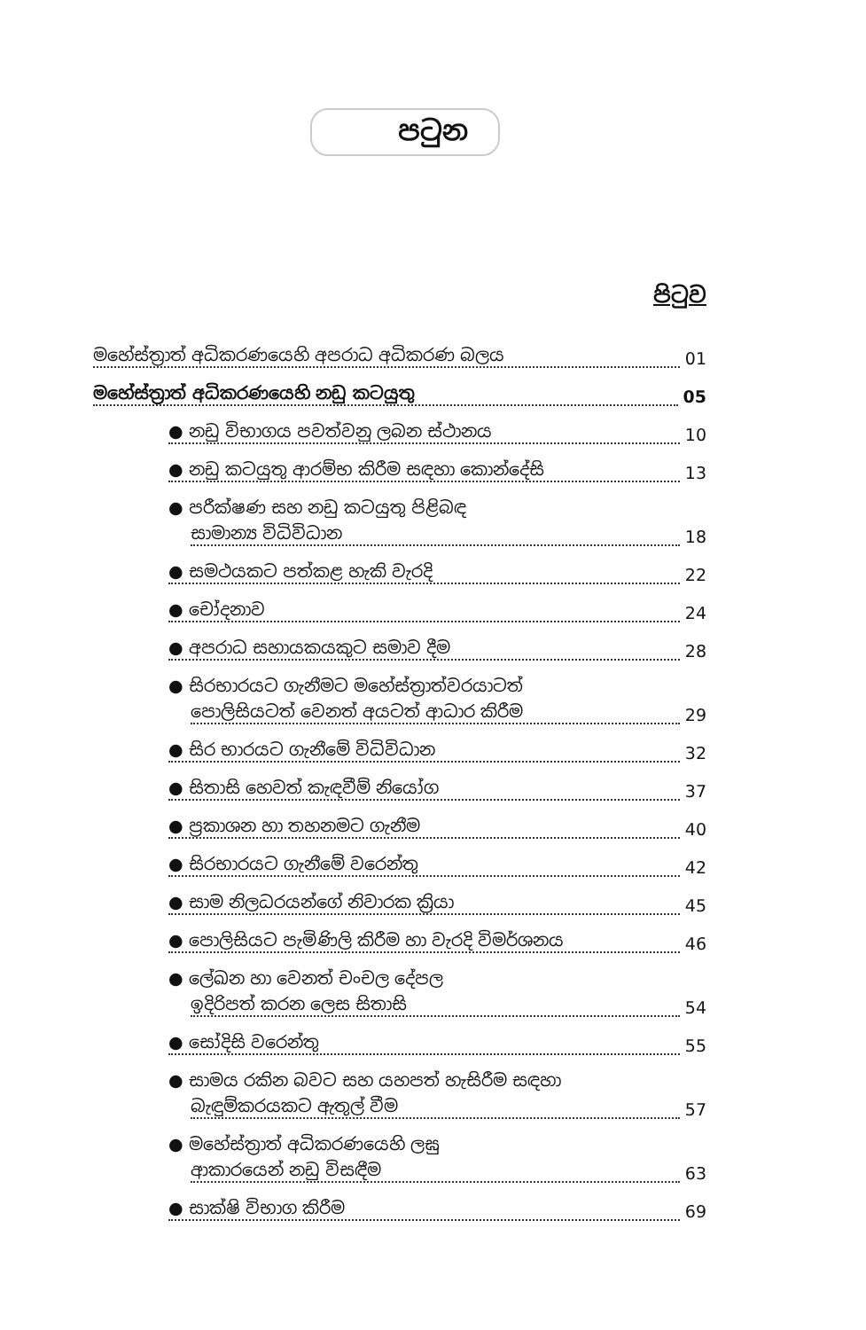පටුන
පිටුව
මහේස්ත්‍රාත් අධිකරණයෙහි අපරාධ අධිකරණ බලය 01
මහේස්ත්‍රාත් අධිකරණයෙහි නඩු කටයුතු 05
● නඩු විභාගය පවත්වනු ලබන ස්ථානය 10
● නඩු කටයුතු ආරම්භ කිරීම සඳහා කොන්දේසි 13
● පරීක්ෂණ සහ නඩු කටයුතු පිළිබඳ
සාමාන්‍ය විධිවිධාන 18
● සමථයකට පත්කළ හැකි වැරදි 22
● චෝදනාව 24
● අපරාධ සහායකයකුට සමාව දීම 28
● සිරභාරයට ගැනීමට මහේස්ත්‍රාත්වරයාටත්
පොලිසියටත් වෙනත් අයටත් ආධාර කිරීම 29
● සිර භාරයට ගැනීමේ විධිවිධාන 32
● සිතාසි හෙවත් කැඳවීම් නියෝග 37
● ප්‍රකාශන හා තහනමට ගැනීම 40
● සිරභාරයට ගැනීමේ වරෙන්තු 42
● සාම නිලධරයන්ගේ නිවාරක ක්‍රියා 45
● පොලිසියට පැමිණිලි කිරීම හා වැරදි විමර්ශනය 46
● ලේඛන හා වෙනත් චංචල දේපල
ඉදිරිපත් කරන ලෙස සිතාසි 54
● සෝදිසි වරෙන්තු 55
● සාමය රකින බවට සහ යහපත් හැසිරීම සඳහා
බැඳුම්කරයකට ඇතුල් වීම 57
● මහේස්ත්‍රාත් අධිකරණයෙහි ලඝු
ආකාරයෙන් නඩු විසඳීම 63
● සාක්ෂි විභාග කිරීම 69